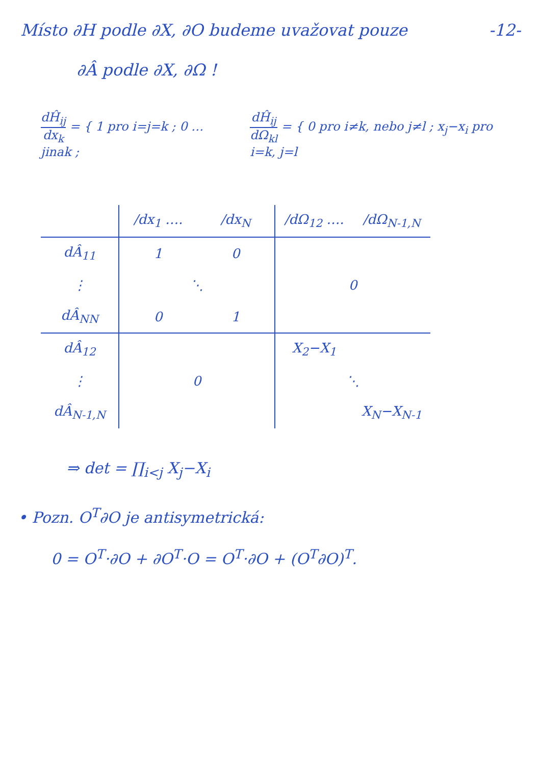Místo ∂H podle ∂X, ∂O budeme uvažovat pouze -12-
∂Â podle ∂X, ∂Ω !
dĤ<sub>ij</sub> dx<sub>k</sub> = { 1 pro i=j=k ; 0 … jinak ;
dĤ<sub>ij</sub> dΩ<sub>kl</sub> = { 0 pro i≠k, nebo j≠l ; x<sub>j</sub>−x<sub>i</sub> pro i=k, j=l
| | /dx<sub>1</sub> …. | /dx<sub>N</sub> | /dΩ<sub>12</sub> …. | /dΩ<sub>N-1,N</sub> |
| --- | --- | --- | --- | --- |
| dÂ<sub>11</sub> | 1 | 0 | 0 | |
| ⋮ | ⋱ | | | |
| dÂ<sub>NN</sub> | 0 | 1 | | |
| dÂ<sub>12</sub> | 0 | | X<sub>2</sub>−X<sub>1</sub> | |
| ⋮ | | | ⋱ | |
| dÂ<sub>N-1,N</sub> | | | | X<sub>N</sub>−X<sub>N-1</sub> |
⇒ det = ∏<sub>i<j</sub> X<sub>j</sub>−X<sub>i</sub>
• Pozn. O<sup>T</sup>∂O je antisymetrická:
0 = O<sup>T</sup>·∂O + ∂O<sup>T</sup>·O = O<sup>T</sup>·∂O + (O<sup>T</sup>∂O)<sup>T</sup>.